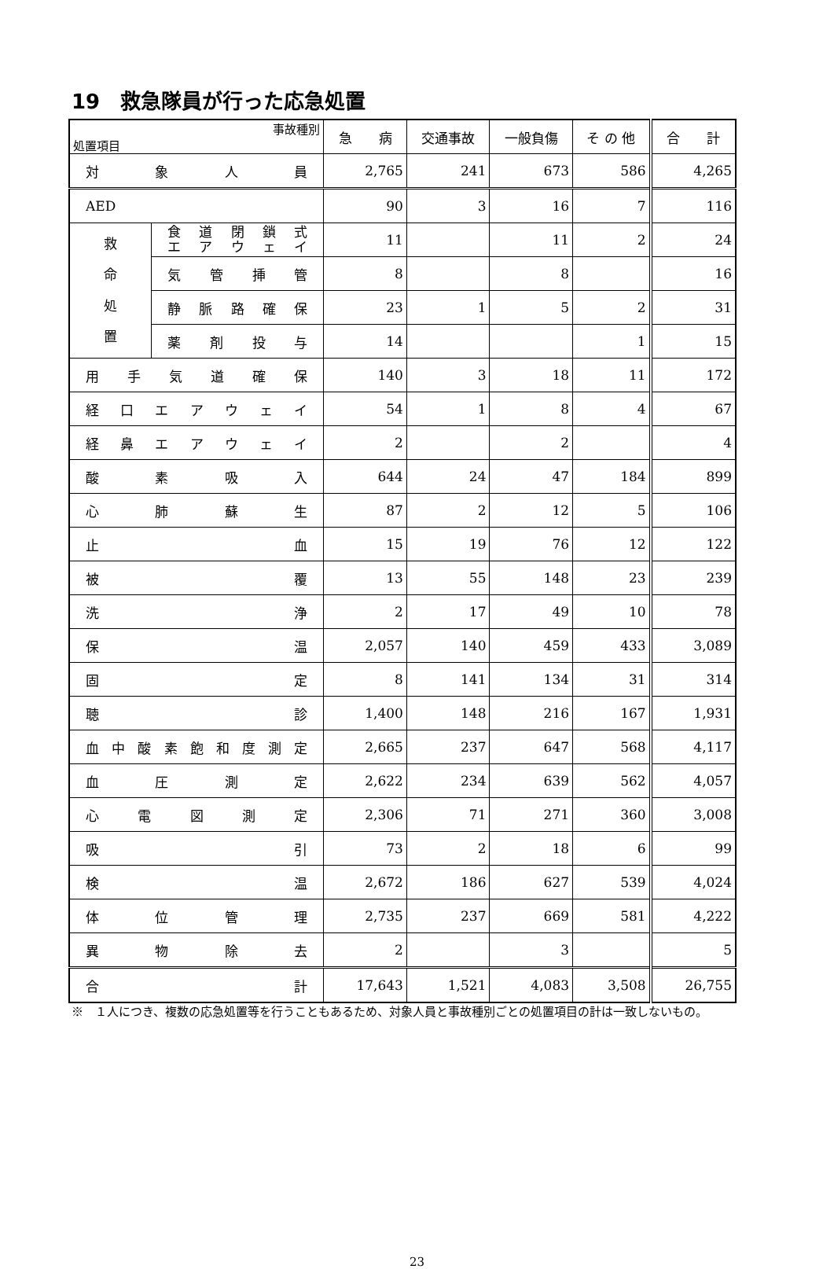19　救急隊員が行った応急処置
| 事故種別 処置項目 | | 急 病 | 交通事故 | 一般負傷 | そ の 他 | 合 計 |
| --- | --- | --- | --- | --- | --- | --- |
| 対象人員 | | 2,765 | 241 | 673 | 586 | 4,265 |
| AED | | 90 | 3 | 16 | 7 | 116 |
| 救 命 処 置 | 食道閉鎖式 エアウェイ | 11 | | 11 | 2 | 24 |
| | 気管挿管 | 8 | | 8 | | 16 |
| | 静脈路確保 | 23 | 1 | 5 | 2 | 31 |
| | 薬剤投与 | 14 | | | 1 | 15 |
| 用手気道確保 | | 140 | 3 | 18 | 11 | 172 |
| 経口エアウェイ | | 54 | 1 | 8 | 4 | 67 |
| 経鼻エアウェイ | | 2 | | 2 | | 4 |
| 酸素吸入 | | 644 | 24 | 47 | 184 | 899 |
| 心肺蘇生 | | 87 | 2 | 12 | 5 | 106 |
| 止血 | | 15 | 19 | 76 | 12 | 122 |
| 被覆 | | 13 | 55 | 148 | 23 | 239 |
| 洗浄 | | 2 | 17 | 49 | 10 | 78 |
| 保温 | | 2,057 | 140 | 459 | 433 | 3,089 |
| 固定 | | 8 | 141 | 134 | 31 | 314 |
| 聴診 | | 1,400 | 148 | 216 | 167 | 1,931 |
| 血中酸素飽和度測定 | | 2,665 | 237 | 647 | 568 | 4,117 |
| 血圧測定 | | 2,622 | 234 | 639 | 562 | 4,057 |
| 心電図測定 | | 2,306 | 71 | 271 | 360 | 3,008 |
| 吸引 | | 73 | 2 | 18 | 6 | 99 |
| 検温 | | 2,672 | 186 | 627 | 539 | 4,024 |
| 体位管理 | | 2,735 | 237 | 669 | 581 | 4,222 |
| 異物除去 | | 2 | | 3 | | 5 |
| 合計 | | 17,643 | 1,521 | 4,083 | 3,508 | 26,755 |
※　１人につき、複数の応急処置等を行うこともあるため、対象人員と事故種別ごとの処置項目の計は一致しないもの。
23